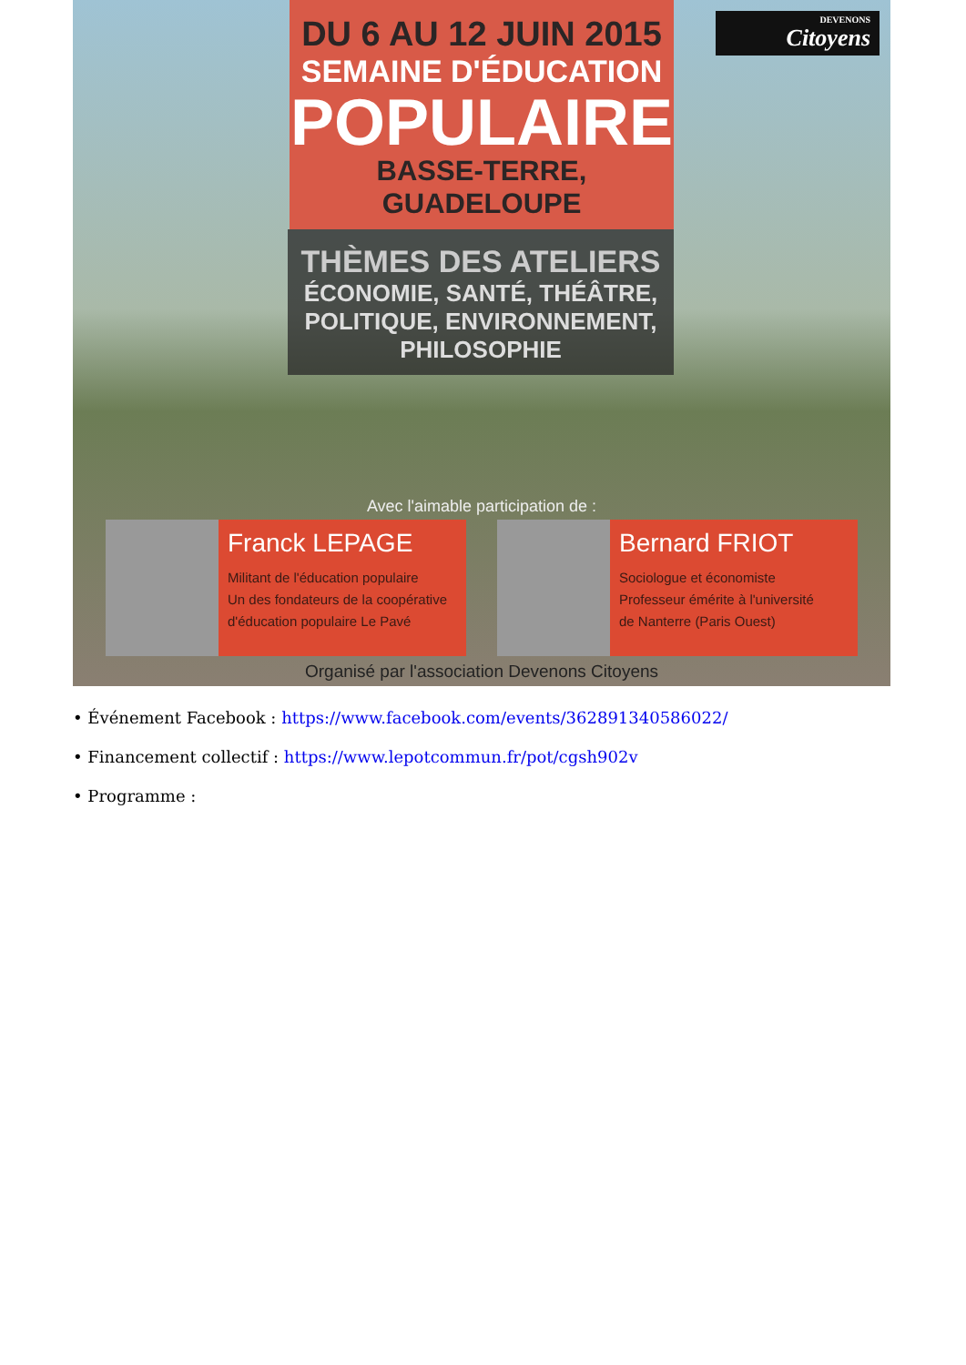DEVENONS
Citoyens
DU 6 AU 12 JUIN 2015
SEMAINE D'ÉDUCATION
POPULAIRE
BASSE-TERRE, GUADELOUPE
THÈMES DES ATELIERS
ÉCONOMIE, SANTÉ, THÉÂTRE,
POLITIQUE, ENVIRONNEMENT,
PHILOSOPHIE
Avec l'aimable participation de :
Franck LEPAGE
Militant de l'éducation populaire
Un des fondateurs de la coopérative
d'éducation populaire Le Pavé
Bernard FRIOT
Sociologue et économiste
Professeur émérite à l'université
de Nanterre (Paris Ouest)
Organisé par l'association Devenons Citoyens
• Événement Facebook : https://www.facebook.com/events/362891340586022/
• Financement collectif : https://www.lepotcommun.fr/pot/cgsh902v
• Programme :